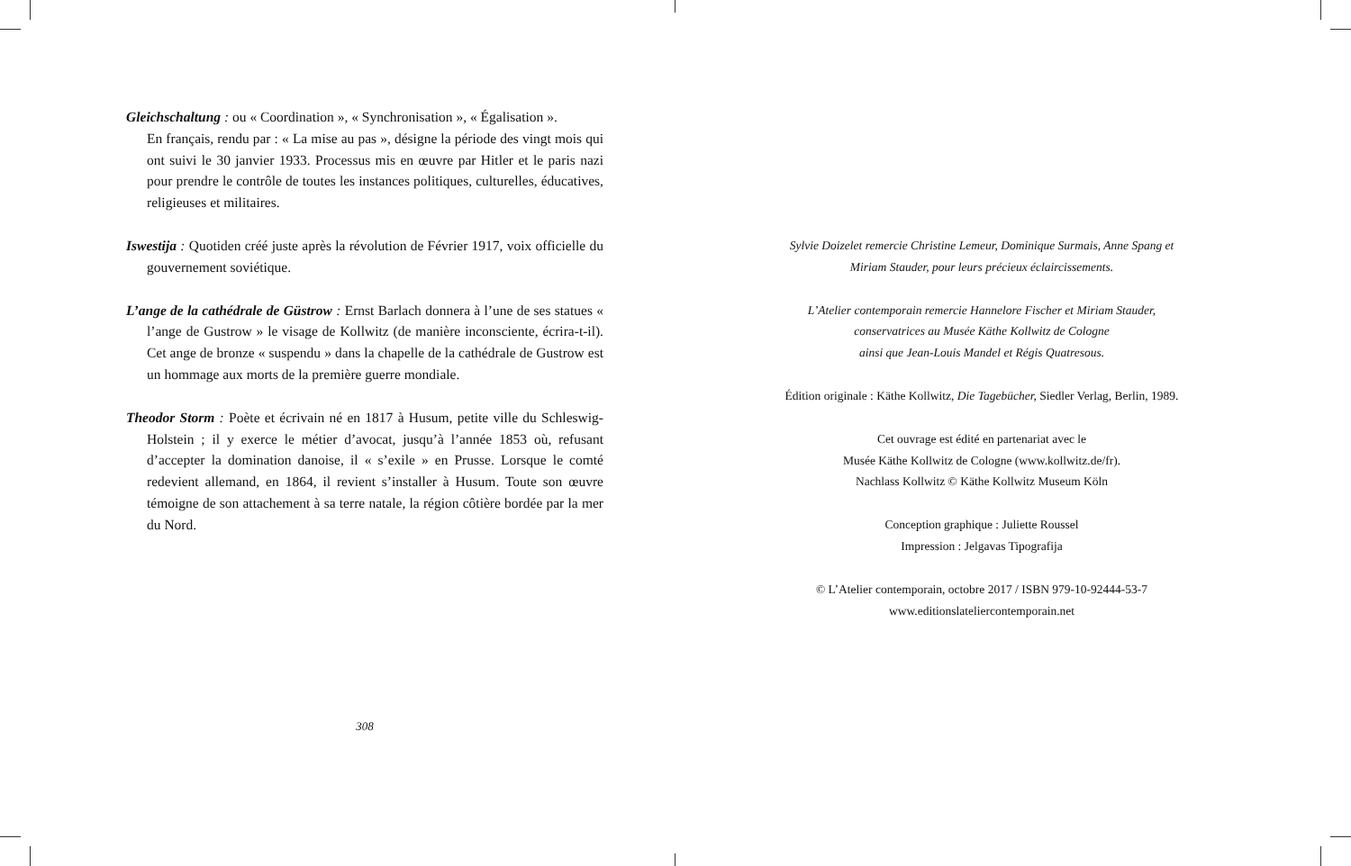Gleichschaltung : ou « Coordination », « Synchronisation », « Égalisation ».
En français, rendu par : « La mise au pas », désigne la période des vingt mois qui ont suivi le 30 janvier 1933. Processus mis en œuvre par Hitler et le paris nazi pour prendre le contrôle de toutes les instances politiques, culturelles, éducatives, religieuses et militaires.
Iswestija : Quotiden créé juste après la révolution de Février 1917, voix officielle du gouvernement soviétique.
L’ange de la cathédrale de Güstrow : Ernst Barlach donnera à l’une de ses statues « l’ange de Gustrow » le visage de Kollwitz (de manière inconsciente, écrira-t-il). Cet ange de bronze « suspendu » dans la chapelle de la cathédrale de Gustrow est un hommage aux morts de la première guerre mondiale.
Theodor Storm : Poète et écrivain né en 1817 à Husum, petite ville du Schleswig-Holstein ; il y exerce le métier d’avocat, jusqu’à l’année 1853 où, refusant d’accepter la domination danoise, il « s’exile » en Prusse. Lorsque le comté redevient allemand, en 1864, il revient s’installer à Husum. Toute son œuvre témoigne de son attachement à sa terre natale, la région côtière bordée par la mer du Nord.
308
Sylvie Doizelet remercie Christine Lemeur, Dominique Surmais, Anne Spang et
Miriam Stauder, pour leurs précieux éclaircissements.
L’Atelier contemporain remercie Hannelore Fischer et Miriam Stauder,
conservatrices au Musée Käthe Kollwitz de Cologne
ainsi que Jean-Louis Mandel et Régis Quatresous.
Édition originale : Käthe Kollwitz, Die Tagebücher, Siedler Verlag, Berlin, 1989.
Cet ouvrage est édité en partenariat avec le
Musée Käthe Kollwitz de Cologne (www.kollwitz.de/fr).
Nachlass Kollwitz © Käthe Kollwitz Museum Köln
Conception graphique : Juliette Roussel
Impression : Jelgavas Tipografija
© L’Atelier contemporain, octobre 2017 / ISBN 979-10-92444-53-7
www.editionslateliercontemporain.net